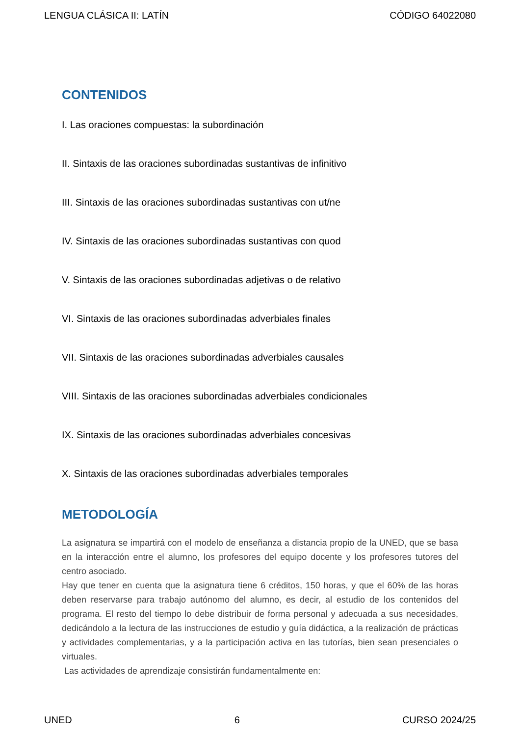LENGUA CLÁSICA II: LATÍN CÓDIGO 64022080
CONTENIDOS
I. Las oraciones compuestas: la subordinación
II. Sintaxis de las oraciones subordinadas sustantivas de infinitivo
III. Sintaxis de las oraciones subordinadas sustantivas con ut/ne
IV. Sintaxis de las oraciones subordinadas sustantivas con quod
V. Sintaxis de las oraciones subordinadas adjetivas o de relativo
VI. Sintaxis de las oraciones subordinadas adverbiales finales
VII. Sintaxis de las oraciones subordinadas adverbiales causales
VIII. Sintaxis de las oraciones subordinadas adverbiales condicionales
IX. Sintaxis de las oraciones subordinadas adverbiales concesivas
X. Sintaxis de las oraciones subordinadas adverbiales temporales
METODOLOGÍA
La asignatura se impartirá con el modelo de enseñanza a distancia propio de la UNED, que se basa en la interacción entre el alumno, los profesores del equipo docente y los profesores tutores del centro asociado.
Hay que tener en cuenta que la asignatura tiene 6 créditos, 150 horas, y que el 60% de las horas deben reservarse para trabajo autónomo del alumno, es decir, al estudio de los contenidos del programa. El resto del tiempo lo debe distribuir de forma personal y adecuada a sus necesidades, dedicándolo a la lectura de las instrucciones de estudio y guía didáctica, a la realización de prácticas y actividades complementarias, y a la participación activa en las tutorías, bien sean presenciales o virtuales.
Las actividades de aprendizaje consistirán fundamentalmente en:
UNED 6 CURSO 2024/25